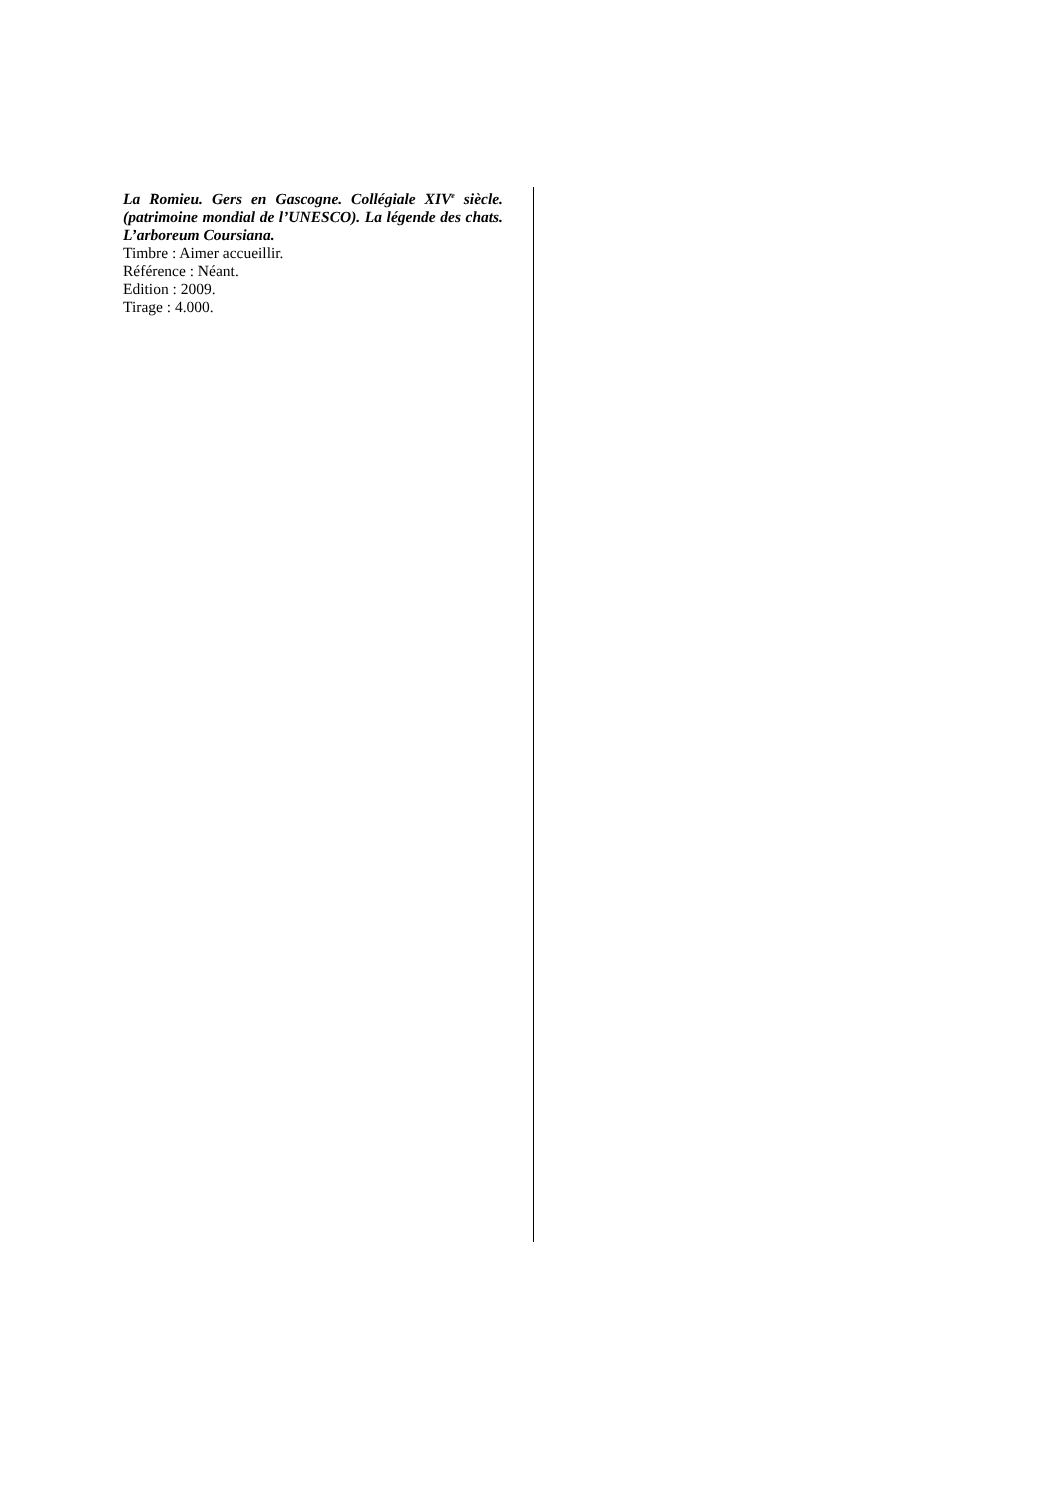La Romieu. Gers en Gascogne. Collégiale XIV<sup>e</sup> siècle. (patrimoine mondial de l’UNESCO). La légende des chats. L’arboreum Coursiana.
Timbre : Aimer accueillir.
Référence : Néant.
Edition : 2009.
Tirage : 4.000.